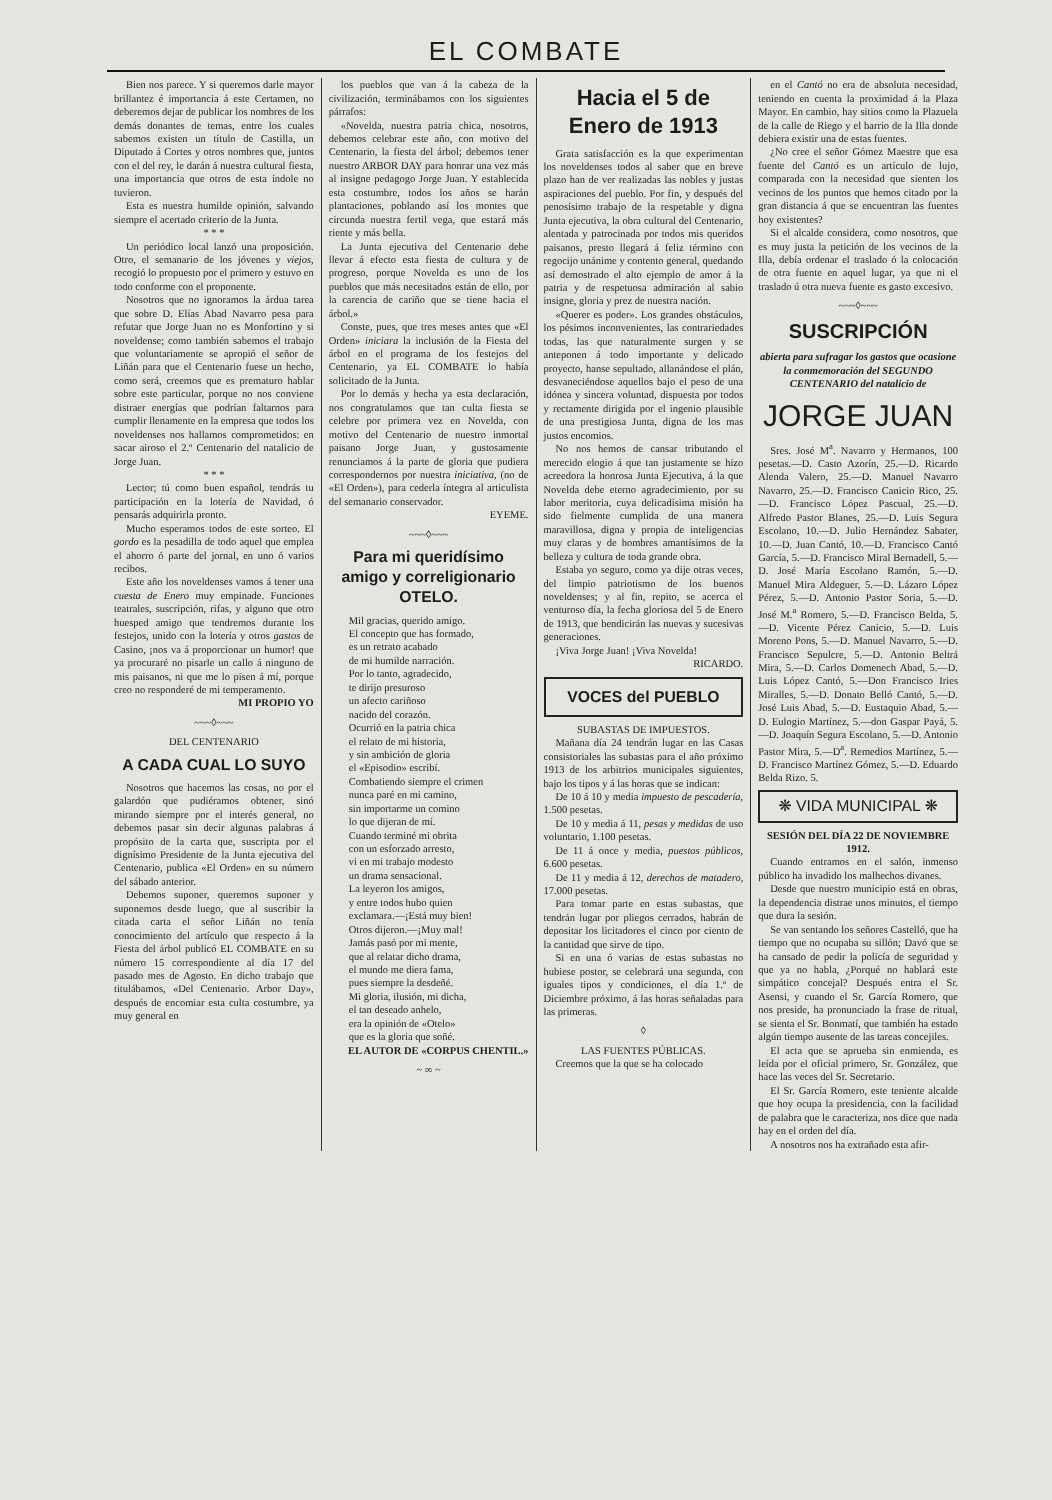EL COMBATE
Bien nos parece. Y si queremos darle mayor brillantez é importancia á este Certamen, no deberemos dejar de publicar los nombres de los demás donantes de temas, entre los cuales sabemos existen un título de Castilla, un Diputado á Cortes y otros nombres que, juntos con el del rey, le darán á nuestra cultural fiesta, una importancia que otros de esta índole no tuvieron.
Esta es nuestra humilde opinión, salvando siempre el acertado criterio de la Junta.
* * *
Un periódico local lanzó una proposición. Otro, el semanario de los jóvenes y viejos, recogió lo propuesto por el primero y estuvo en todo conforme con el proponente.
Nosotros que no ignoramos la árdua tarea que sobre D. Elías Abad Navarro pesa para refutar que Jorge Juan no es Monfortino y si noveldense; como también sabemos el trabajo que voluntariamente se apropió el señor de Liñán para que el Centenario fuese un hecho, como será, creemos que es prematuro hablar sobre este particular, porque no nos conviene distraer energías que podrían faltarnos para cumplir llenamente en la empresa que todos los noveldenses nos hallamos comprometidos: en sacar airoso el 2.º Centenario del natalicio de Jorge Juan.
* * *
Lector; tú como buen español, tendrás tu participación en la lotería de Navidad, ó pensarás adquirirla pronto.
Mucho esperamos todos de este sorteo. El gordo es la pesadilla de todo aquel que emplea el ahorro ó parte del jornal, en uno ó varios recibos.
Este año los noveldenses vamos á tener una cuesta de Enero muy empinade. Funciones teatrales, suscripción, rifas, y alguno que otro huesped amigo que tendremos durante los festejos, unido con la lotería y otros gastos de Casino, ¡nos va á proporcionar un humor! que ya procuraré no pisarle un callo á ninguno de mis paisanos, ni que me lo pisen á mí, porque creo no responderé de mi temperamento.
MI PROPIO YO
~~~◊~~~
DEL CENTENARIO
A CADA CUAL LO SUYO
Nosotros que hacemos las cosas, no por el galardón que pudiéramos obtener, sinó mirando siempre por el interés general, no debemos pasar sin decir algunas palabras á propósito de la carta que, suscripta por el dignísimo Presidente de la Junta ejecutiva del Centenario, publica «El Orden» en su número del sábado anterior.
Debemos suponer, queremos suponer y suponemos desde luego, que al suscribir la citada carta el señor Liñán no tenía conocimiento del artículo que respecto á la Fiesta del árbol publicó EL COMBATE en su número 15 correspondiente al día 17 del pasado mes de Agosto. En dicho trabajo que titulábamos, «Del Centenario. Arbor Day», después de encomiar esta culta costumbre, ya muy general en
los pueblos que van á la cabeza de la civilización, terminábamos con los siguientes párrafos:
«Novelda, nuestra patria chica, nosotros, debemos celebrar este año, con motivo del Centenario, la fiesta del árbol; debemos tener nuestro ARBOR DAY para honrar una vez más al insigne pedagogo Jorge Juan. Y establecida esta costumbre, todos los años se harán plantaciones, poblando así los montes que circunda nuestra fertil vega, que estará más riente y más bella.
La Junta ejecutiva del Centenario debe llevar á efecto esta fiesta de cultura y de progreso, porque Novelda es uno de los pueblos que más necesitados están de ello, por la carencia de cariño que se tiene hacia el árbol.»
Conste, pues, que tres meses antes que «El Orden» iniciara la inclusión de la Fiesta del árbol en el programa de los festejos del Centenario, ya EL COMBATE lo había solicitado de la Junta.
Por lo demás y hecha ya esta declaración, nos congratulamos que tan culta fiesta se celebre por primera vez en Novelda, con motivo del Centenario de nuestro inmortal paisano Jorge Juan, y gustosamente renunciamos á la parte de gloria que pudiera correspondernos por nuestra iniciativa, (no de «El Orden»), para cederla íntegra al articulista del semanario conservador.
EYEME.
~~~◊~~~
Para mi queridísimo amigo y correligionario OTELO.
Mil gracias, querido amigo.
El concepto que has formado,
es un retrato acabado
de mi humilde narración.
Por lo tanto, agradecido,
te dirijo presuroso
un afecto cariñoso
nacido del corazón.
Ocurrió en la patria chica
el relato de mi historia,
y sin ambición de gloria
el «Episodio» escribí.
Combatiendo siempre el crimen
nunca paré en mi camino,
sin importarme un comino
lo que dijeran de mí.
Cuando terminé mi obrita
con un esforzado arresto,
vi en mi trabajo modesto
un drama sensacional.
La leyeron los amigos,
y entre todos hubo quien
exclamara.—¡Está muy bien!
Otros dijeron.—¡Muy mal!
Jamás pasó por mi mente,
que al relatar dicho drama,
el mundo me diera fama,
pues siempre la desdeñé.
Mi gloria, ilusión, mi dicha,
el tan deseado anhelo,
era la opinión de «Otelo»
que es la gloria que soñé.
EL AUTOR DE «CORPUS CHENTIL.»
~ ∞ ~
Hacia el 5 de Enero de 1913
Grata satisfacción es la que experimentan los noveldenses todos al saber que en breve plazo han de ver realizadas las nobles y justas aspiraciones del pueblo. Por fin, y después del penosísimo trabajo de la respetable y digna Junta ejecutiva, la obra cultural del Centenario, alentada y patrocinada por todos mis queridos paisanos, presto llegará á feliz término con regocijo unánime y contento general, quedando así demostrado el alto ejemplo de amor á la patria y de respetuosa admiración al sabio insigne, gloria y prez de nuestra nación.
«Querer es poder». Los grandes obstáculos, los pésimos inconvenientes, las contrariedades todas, las que naturalmente surgen y se anteponen á todo importante y delicado proyecto, hanse sepultado, allanándose el plán, desvaneciéndose aquellos bajo el peso de una idónea y sincera voluntad, dispuesta por todos y rectamente dirigida por el ingenio plausible de una prestigiosa Junta, digna de los mas justos encomios.
No nos hemos de cansar tributando el merecido elogio á que tan justamente se hizo acreedora la honrosa Junta Ejecutiva, á la que Novelda debe eterno agradecimiento, por su labor meritoria, cuya delicadísima misión ha sido fielmente cumplida de una manera maravillosa, digna y propia de inteligencias muy claras y de hombres amantísimos de la belleza y cultura de toda grande obra.
Estaba yo seguro, como ya dije otras veces, del limpio patriotismo de los buenos noveldenses; y al fin, repito, se acerca el venturoso día, la fecha gloriosa del 5 de Enero de 1913, que bendicirán las nuevas y sucesivas generaciones.
¡Viva Jorge Juan! ¡Viva Novelda!
RICARDO.
VOCES del PUEBLO
SUBASTAS DE IMPUESTOS.
Mañana día 24 tendrán lugar en las Casas consistoriales las subastas para el año próximo 1913 de los arbitrios municipales siguientes, bajo los tipos y á las horas que se indican:
De 10 á 10 y media impuesto de pescadería, 1.500 pesetas.
De 10 y media á 11, pesas y medidas de uso voluntario, 1.100 pesetas.
De 11 á once y media, puestos públicos, 6.600 pesetas.
De 11 y media á 12, derechos de matadero, 17.000 pesetas.
Para tomar parte en estas subastas, que tendrán lugar por pliegos cerrados, habrán de depositar los licitadores el cinco por ciento de la cantidad que sirve de tipo.
Si en una ó varias de estas subastas no hubiese postor, se celebrará una segunda, con iguales tipos y condiciones, el día 1.º de Diciembre próximo, á las horas señaladas para las primeras.
◊
LAS FUENTES PÚBLICAS.
Creemos que la que se ha colocado
en el Cantó no era de absoluta necesidad, teniendo en cuenta la proximidad á la Plaza Mayor. En cambio, hay sitios como la Plazuela de la calle de Riego y el barrio de la Illa donde debiera existir una de estas fuentes.
¿No cree el señor Gómez Maestre que esa fuente del Cantó es un artículo de lujo, comparada con la necesidad que sienten los vecinos de los puntos que hemos citado por la gran distancia á que se encuentran las fuentes hoy existentes?
Si el alcalde considera, como nosotros, que es muy justa la petición de los vecinos de la Illa, debía ordenar el traslado ó la colocación de otra fuente en aquel lugar, ya que ni el traslado ú otra nueva fuente es gasto excesivo.
~~~◊~~~
SUSCRIPCIÓN
abierta para sufragar los gastos que ocasione la conmemoración del SEGUNDO CENTENARIO del natalicio de
JORGE JUAN
Sres. José M<sup>a</sup>. Navarro y Hermanos, 100 pesetas.—D. Casto Azorín, 25.—D. Ricardo Alenda Valero, 25.—D. Manuel Navarro Navarro, 25.—D. Francisco Canicio Rico, 25.—D. Francisco López Pascual, 25.—D. Alfredo Pastor Blanes, 25.—D. Luis Segura Escolano, 10.—D. Julio Hernández Sabater, 10.—D. Juan Cantó, 10.—D. Francisco Cantó García, 5.—D. Francisco Miral Bernadell, 5.—D. José María Escolano Ramón, 5.—D. Manuel Mira Aldeguer, 5.—D. Lázaro López Pérez, 5.—D. Antonio Pastor Soria, 5.—D. José M.<sup>a</sup> Romero, 5.—D. Francisco Belda, 5.—D. Vicente Pérez Canicio, 5.—D. Luis Moreno Pons, 5.—D. Manuel Navarro, 5.—D. Francisco Sepulcre, 5.—D. Antonio Beltrá Mira, 5.—D. Carlos Domenech Abad, 5.—D. Luis López Cantó, 5.—Don Francisco Iries Miralles, 5.—D. Donato Belló Cantó, 5.—D. José Luis Abad, 5.—D. Eustaquio Abad, 5.—D. Eulogio Martínez, 5.—don Gaspar Payá, 5.—D. Joaquín Segura Escolano, 5.—D. Antonio Pastor Mira, 5.—D<sup>a</sup>. Remedios Martínez, 5.—D. Francisco Martínez Gómez, 5.—D. Eduardo Belda Rizo. 5.
❋ VIDA MUNICIPAL ❋
SESIÓN DEL DÍA 22 DE NOVIEMBRE 1912.
Cuando entramos en el salón, inmenso público ha invadido los malhechos divanes.
Desde que nuestro municipio está en obras, la dependencia distrae unos minutos, el tiempo que dura la sesión.
Se van sentando los señores Castelló, que ha tiempo que no ocupaba su sillón; Davó que se ha cansado de pedir la policía de seguridad y que ya no habla, ¿Porqué no hablará este simpático concejal? Después entra el Sr. Asensi, y cuando el Sr. García Romero, que nos preside, ha pronunciado la frase de ritual, se sienta el Sr. Bonmatí, que también ha estado algún tiempo ausente de las tareas concejiles.
El acta que se aprueba sin enmienda, es leída por el oficial primero, Sr. González, que hace las veces del Sr. Secretario.
El Sr. García Romero, este teniente alcalde que hoy ocupa la presidencia, con la facilidad de palabra que le caracteriza, nos dice que nada hay en el orden del día.
A nosotros nos ha extrañado esta afir-